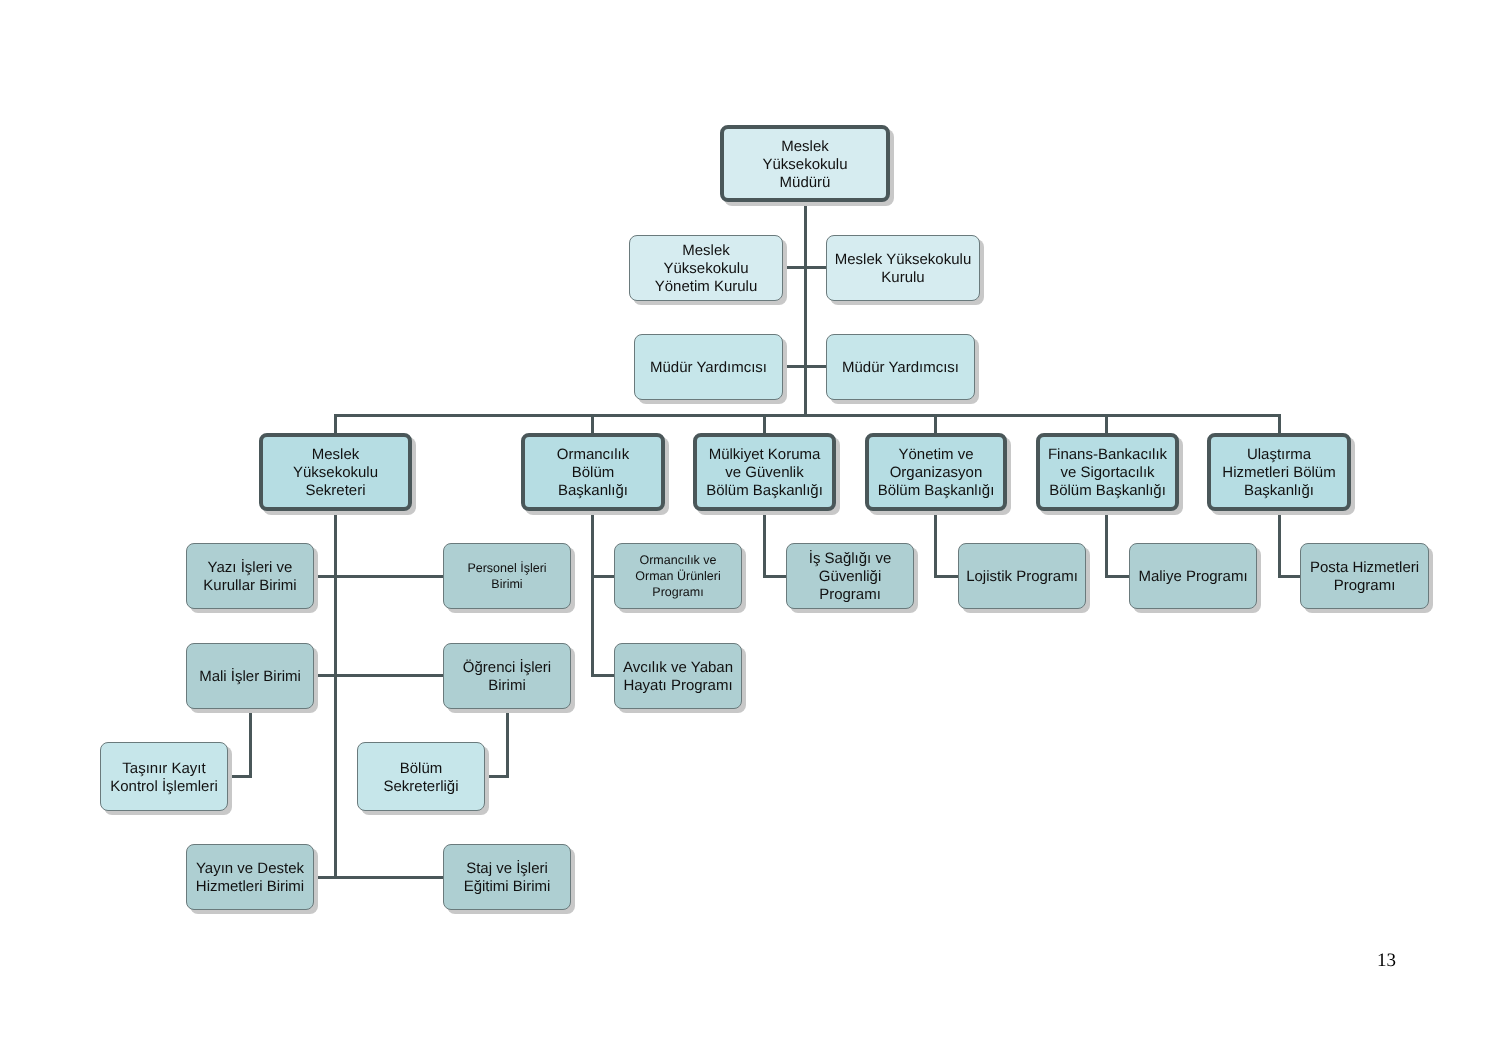Meslek
Yüksekokulu
Müdürü
Meslek
Yüksekokulu
Yönetim Kurulu
Meslek Yüksekokulu
Kurulu
Müdür Yardımcısı
Müdür Yardımcısı
Meslek
Yüksekokulu
Sekreteri
Yazı İşleri ve
Kurullar Birimi
Personel İşleri
Birimi
Mali İşler Birimi
Öğrenci İşleri
Birimi
Taşınır Kayıt
Kontrol İşlemleri
Bölüm
Sekreterliği
Yayın ve Destek
Hizmetleri Birimi
Staj ve İşleri
Eğitimi Birimi
Ormancılık
Bölüm
Başkanlığı
Ormancılık ve
Orman Ürünleri
Programı
Avcılık ve Yaban
Hayatı Programı
Mülkiyet Koruma
ve Güvenlik
Bölüm Başkanlığı
İş Sağlığı ve
Güvenliği
Programı
Yönetim ve
Organizasyon
Bölüm Başkanlığı
Lojistik Programı
Finans-Bankacılık
ve Sigortacılık
Bölüm Başkanlığı
Maliye Programı
Ulaştırma
Hizmetleri Bölüm
Başkanlığı
Posta Hizmetleri
Programı
13